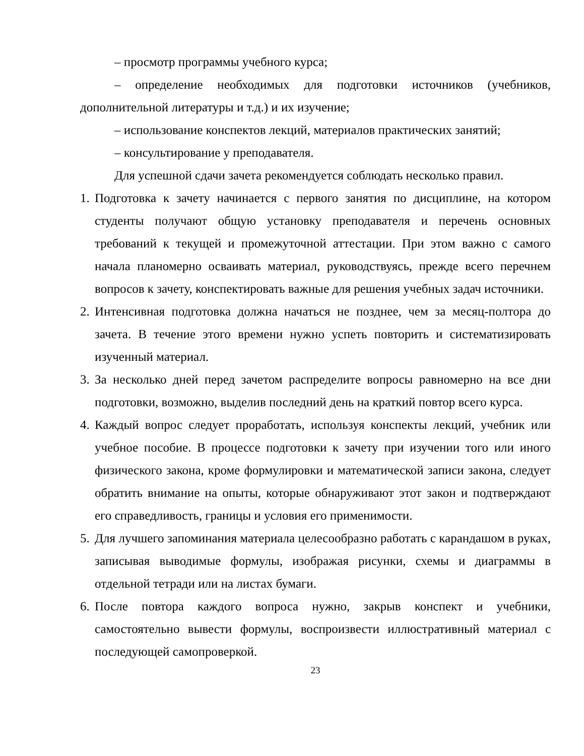– просмотр программы учебного курса;
– определение необходимых для подготовки источников (учебников, дополнительной литературы и т.д.) и их изучение;
– использование конспектов лекций, материалов практических занятий;
– консультирование у преподавателя.
Для успешной сдачи зачета рекомендуется соблюдать несколько правил.
1. Подготовка к зачету начинается с первого занятия по дисциплине, на котором студенты получают общую установку преподавателя и перечень основных требований к текущей и промежуточной аттестации. При этом важно с самого начала планомерно осваивать материал, руководствуясь, прежде всего перечнем вопросов к зачету, конспектировать важные для решения учебных задач источники.
2. Интенсивная подготовка должна начаться не позднее, чем за месяц-полтора до зачета. В течение этого времени нужно успеть повторить и систематизировать изученный материал.
3. За несколько дней перед зачетом распределите вопросы равномерно на все дни подготовки, возможно, выделив последний день на краткий повтор всего курса.
4. Каждый вопрос следует проработать, используя конспекты лекций, учебник или учебное пособие. В процессе подготовки к зачету при изучении того или иного физического закона, кроме формулировки и математической записи закона, следует обратить внимание на опыты, которые обнаруживают этот закон и подтверждают его справедливость, границы и условия его применимости.
5. Для лучшего запоминания материала целесообразно работать с карандашом в руках, записывая выводимые формулы, изображая рисунки, схемы и диаграммы в отдельной тетради или на листах бумаги.
6. После повтора каждого вопроса нужно, закрыв конспект и учебники, самостоятельно вывести формулы, воспроизвести иллюстративный материал с последующей самопроверкой.
23